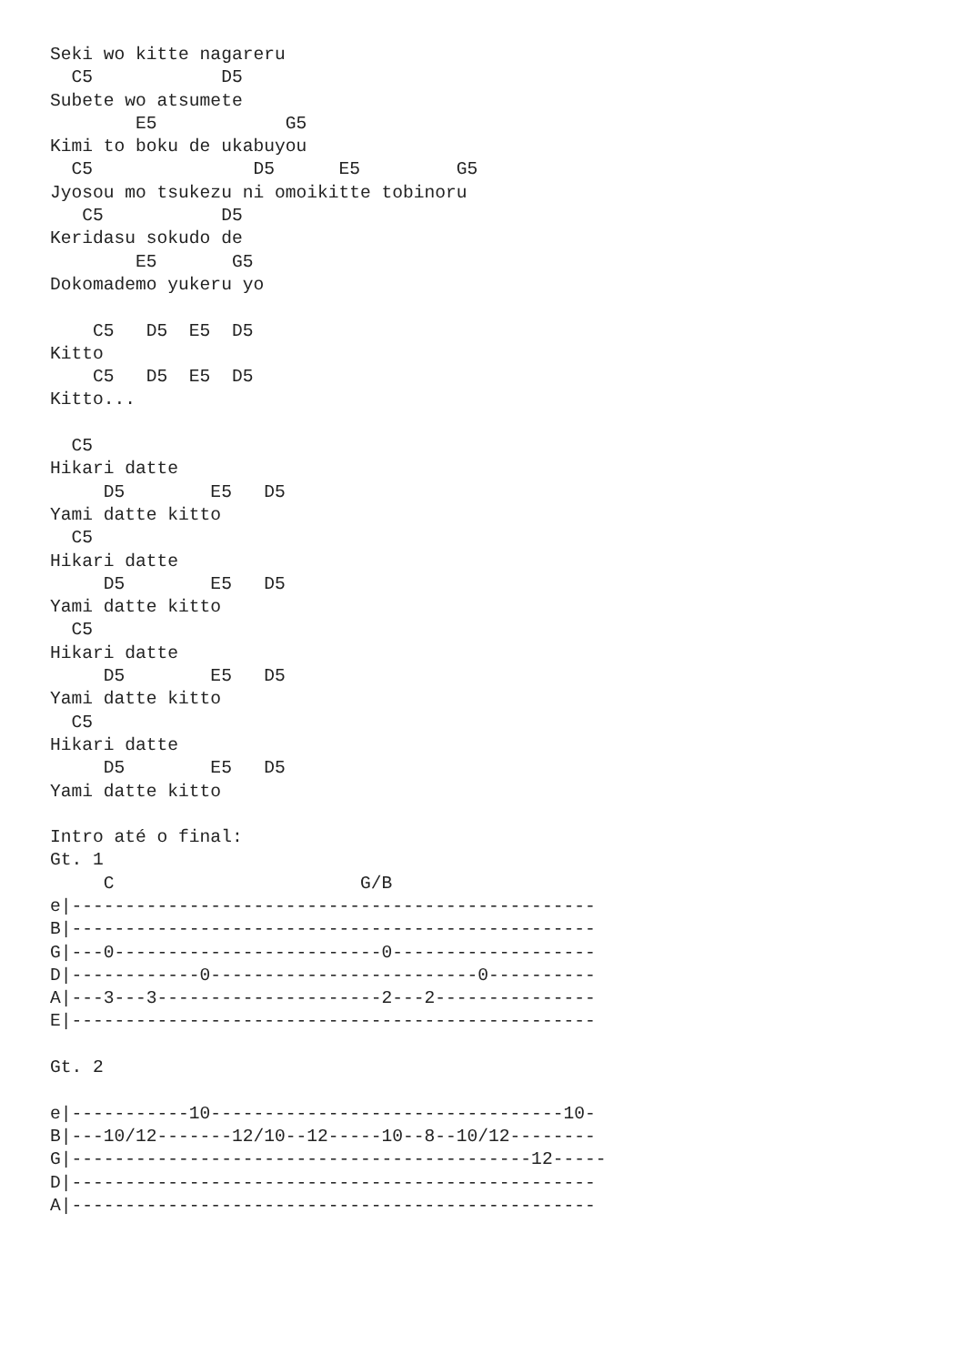Seki wo kitte nagareru
  C5            D5
Subete wo atsumete
        E5            G5
Kimi to boku de ukabuyou
  C5               D5      E5         G5
Jyosou mo tsukezu ni omoikitte tobinoru
   C5           D5
Keridasu sokudo de
        E5       G5
Dokomademo yukeru yo

    C5   D5  E5  D5
Kitto
    C5   D5  E5  D5
Kitto...

  C5
Hikari datte
     D5        E5   D5
Yami datte kitto
  C5
Hikari datte
     D5        E5   D5
Yami datte kitto
  C5
Hikari datte
     D5        E5   D5
Yami datte kitto
  C5
Hikari datte
     D5        E5   D5
Yami datte kitto

Intro até o final:
Gt. 1
     C                       G/B
e|-------------------------------------------------
B|-------------------------------------------------
G|---0-------------------------0-------------------
D|------------0-------------------------0----------
A|---3---3---------------------2---2---------------
E|-------------------------------------------------

Gt. 2

e|-----------10---------------------------------10-
B|---10/12-------12/10--12-----10--8--10/12--------
G|-------------------------------------------12-----
D|-------------------------------------------------
A|-------------------------------------------------